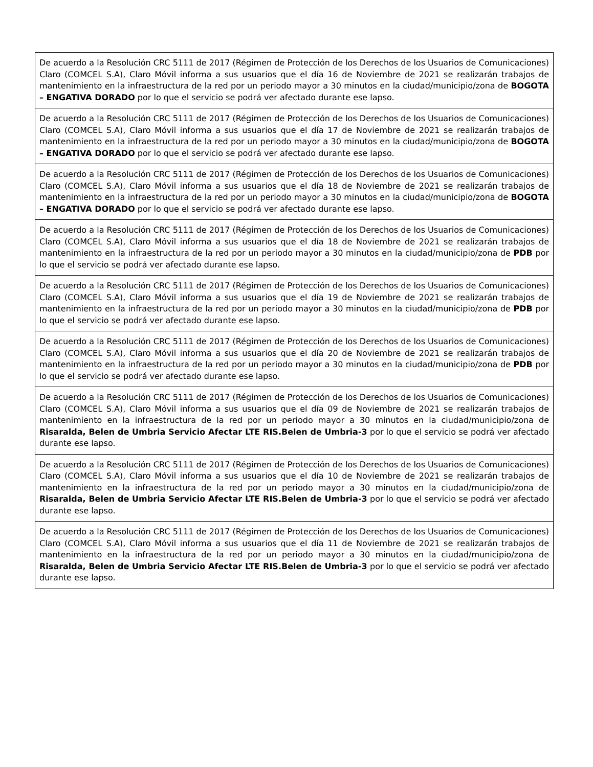| De acuerdo a la Resolución CRC 5111 de 2017 (Régimen de Protección de los Derechos de los Usuarios de Comunicaciones) Claro (COMCEL S.A), Claro Móvil informa a sus usuarios que el día 16 de Noviembre de 2021 se realizarán trabajos de mantenimiento en la infraestructura de la red por un periodo mayor a 30 minutos en la ciudad/municipio/zona de BOGOTA – ENGATIVA DORADO por lo que el servicio se podrá ver afectado durante ese lapso. |
| De acuerdo a la Resolución CRC 5111 de 2017 (Régimen de Protección de los Derechos de los Usuarios de Comunicaciones) Claro (COMCEL S.A), Claro Móvil informa a sus usuarios que el día 17 de Noviembre de 2021 se realizarán trabajos de mantenimiento en la infraestructura de la red por un periodo mayor a 30 minutos en la ciudad/municipio/zona de BOGOTA – ENGATIVA DORADO por lo que el servicio se podrá ver afectado durante ese lapso. |
| De acuerdo a la Resolución CRC 5111 de 2017 (Régimen de Protección de los Derechos de los Usuarios de Comunicaciones) Claro (COMCEL S.A), Claro Móvil informa a sus usuarios que el día 18 de Noviembre de 2021 se realizarán trabajos de mantenimiento en la infraestructura de la red por un periodo mayor a 30 minutos en la ciudad/municipio/zona de BOGOTA – ENGATIVA DORADO por lo que el servicio se podrá ver afectado durante ese lapso. |
| De acuerdo a la Resolución CRC 5111 de 2017 (Régimen de Protección de los Derechos de los Usuarios de Comunicaciones) Claro (COMCEL S.A), Claro Móvil informa a sus usuarios que el día 18 de Noviembre de 2021 se realizarán trabajos de mantenimiento en la infraestructura de la red por un periodo mayor a 30 minutos en la ciudad/municipio/zona de PDB por lo que el servicio se podrá ver afectado durante ese lapso. |
| De acuerdo a la Resolución CRC 5111 de 2017 (Régimen de Protección de los Derechos de los Usuarios de Comunicaciones) Claro (COMCEL S.A), Claro Móvil informa a sus usuarios que el día 19 de Noviembre de 2021 se realizarán trabajos de mantenimiento en la infraestructura de la red por un periodo mayor a 30 minutos en la ciudad/municipio/zona de PDB por lo que el servicio se podrá ver afectado durante ese lapso. |
| De acuerdo a la Resolución CRC 5111 de 2017 (Régimen de Protección de los Derechos de los Usuarios de Comunicaciones) Claro (COMCEL S.A), Claro Móvil informa a sus usuarios que el día 20 de Noviembre de 2021 se realizarán trabajos de mantenimiento en la infraestructura de la red por un periodo mayor a 30 minutos en la ciudad/municipio/zona de PDB por lo que el servicio se podrá ver afectado durante ese lapso. |
| De acuerdo a la Resolución CRC 5111 de 2017 (Régimen de Protección de los Derechos de los Usuarios de Comunicaciones) Claro (COMCEL S.A), Claro Móvil informa a sus usuarios que el día 09 de Noviembre de 2021 se realizarán trabajos de mantenimiento en la infraestructura de la red por un periodo mayor a 30 minutos en la ciudad/municipio/zona de Risaralda, Belen de Umbria Servicio Afectar LTE RIS.Belen de Umbria-3 por lo que el servicio se podrá ver afectado durante ese lapso. |
| De acuerdo a la Resolución CRC 5111 de 2017 (Régimen de Protección de los Derechos de los Usuarios de Comunicaciones) Claro (COMCEL S.A), Claro Móvil informa a sus usuarios que el día 10 de Noviembre de 2021 se realizarán trabajos de mantenimiento en la infraestructura de la red por un periodo mayor a 30 minutos en la ciudad/municipio/zona de Risaralda, Belen de Umbria Servicio Afectar LTE RIS.Belen de Umbria-3 por lo que el servicio se podrá ver afectado durante ese lapso. |
| De acuerdo a la Resolución CRC 5111 de 2017 (Régimen de Protección de los Derechos de los Usuarios de Comunicaciones) Claro (COMCEL S.A), Claro Móvil informa a sus usuarios que el día 11 de Noviembre de 2021 se realizarán trabajos de mantenimiento en la infraestructura de la red por un periodo mayor a 30 minutos en la ciudad/municipio/zona de Risaralda, Belen de Umbria Servicio Afectar LTE RIS.Belen de Umbria-3 por lo que el servicio se podrá ver afectado durante ese lapso. |